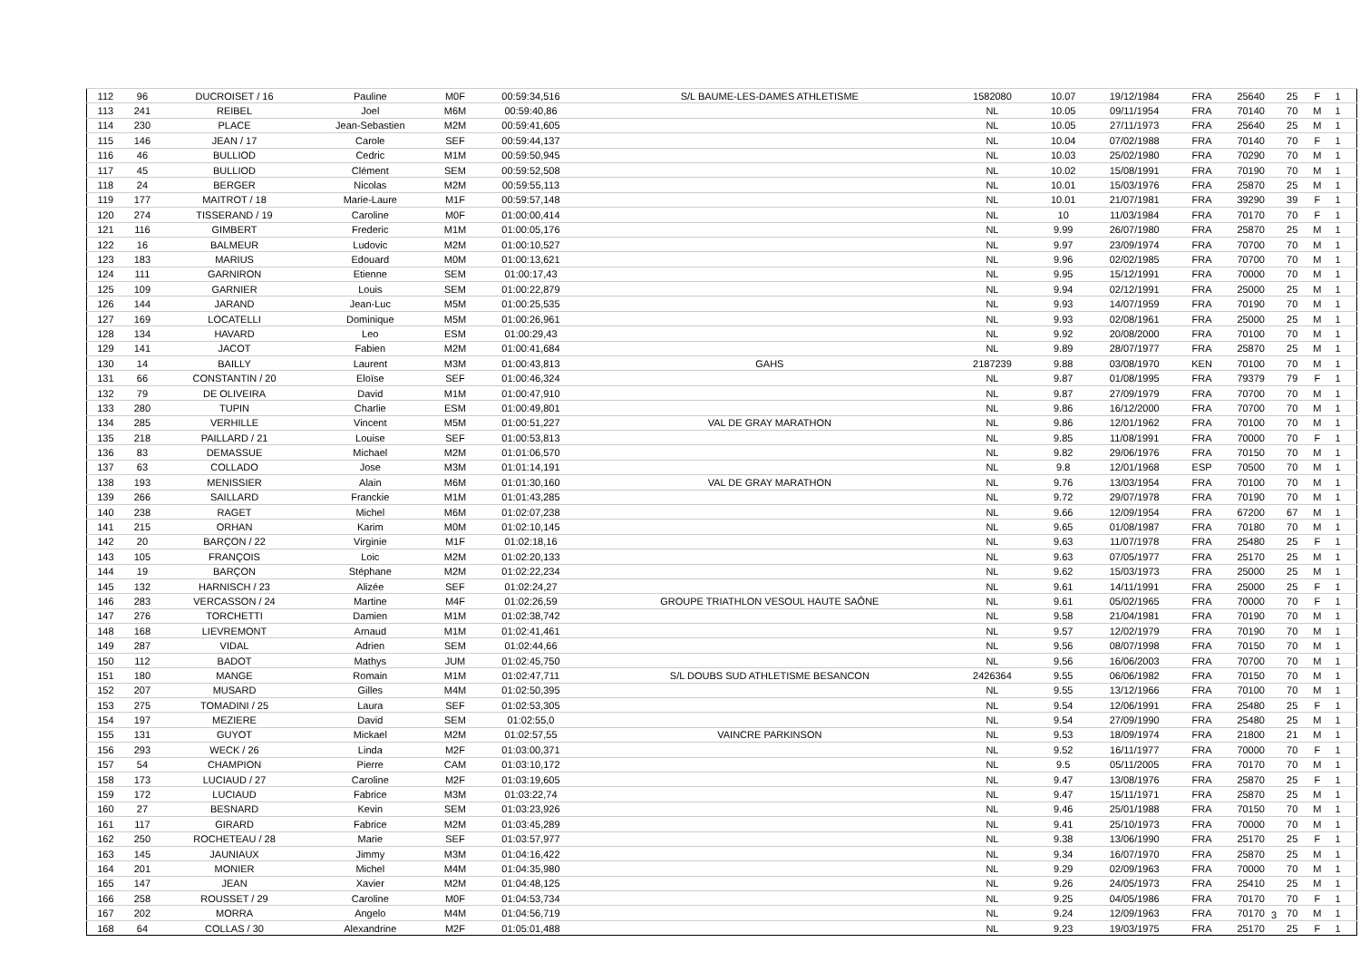| 112 | 96 | DUCROISET / 16 | Pauline | M0F | 00:59:34,516 | S/L BAUME-LES-DAMES ATHLETISME | 1582080 | | 10.07 | 19/12/1984 | FRA | 25640 | 25 | F | 1 | |
| 113 | 241 | REIBEL | Joel | M6M | 00:59:40,86 | | NL | | 10.05 | 09/11/1954 | FRA | 70140 | 70 | M | 1 | |
| 114 | 230 | PLACE | Jean-Sebastien | M2M | 00:59:41,605 | | NL | | 10.05 | 27/11/1973 | FRA | 25640 | 25 | M | 1 | |
| 115 | 146 | JEAN / 17 | Carole | SEF | 00:59:44,137 | | NL | | 10.04 | 07/02/1988 | FRA | 70140 | 70 | F | 1 | |
| 116 | 46 | BULLIOD | Cedric | M1M | 00:59:50,945 | | NL | | 10.03 | 25/02/1980 | FRA | 70290 | 70 | M | 1 | |
| 117 | 45 | BULLIOD | Clément | SEM | 00:59:52,508 | | NL | | 10.02 | 15/08/1991 | FRA | 70190 | 70 | M | 1 | |
| 118 | 24 | BERGER | Nicolas | M2M | 00:59:55,113 | | NL | | 10.01 | 15/03/1976 | FRA | 25870 | 25 | M | 1 | |
| 119 | 177 | MAITROT / 18 | Marie-Laure | M1F | 00:59:57,148 | | NL | | 10.01 | 21/07/1981 | FRA | 39290 | 39 | F | 1 | |
| 120 | 274 | TISSERAND / 19 | Caroline | M0F | 01:00:00,414 | | NL | | 10 | 11/03/1984 | FRA | 70170 | 70 | F | 1 | |
| 121 | 116 | GIMBERT | Frederic | M1M | 01:00:05,176 | | NL | | 9.99 | 26/07/1980 | FRA | 25870 | 25 | M | 1 | |
| 122 | 16 | BALMEUR | Ludovic | M2M | 01:00:10,527 | | NL | | 9.97 | 23/09/1974 | FRA | 70700 | 70 | M | 1 | |
| 123 | 183 | MARIUS | Edouard | M0M | 01:00:13,621 | | NL | | 9.96 | 02/02/1985 | FRA | 70700 | 70 | M | 1 | |
| 124 | 111 | GARNIRON | Etienne | SEM | 01:00:17,43 | | NL | | 9.95 | 15/12/1991 | FRA | 70000 | 70 | M | 1 | |
| 125 | 109 | GARNIER | Louis | SEM | 01:00:22,879 | | NL | | 9.94 | 02/12/1991 | FRA | 25000 | 25 | M | 1 | |
| 126 | 144 | JARAND | Jean-Luc | M5M | 01:00:25,535 | | NL | | 9.93 | 14/07/1959 | FRA | 70190 | 70 | M | 1 | |
| 127 | 169 | LOCATELLI | Dominique | M5M | 01:00:26,961 | | NL | | 9.93 | 02/08/1961 | FRA | 25000 | 25 | M | 1 | |
| 128 | 134 | HAVARD | Leo | ESM | 01:00:29,43 | | NL | | 9.92 | 20/08/2000 | FRA | 70100 | 70 | M | 1 | |
| 129 | 141 | JACOT | Fabien | M2M | 01:00:41,684 | | NL | | 9.89 | 28/07/1977 | FRA | 25870 | 25 | M | 1 | |
| 130 | 14 | BAILLY | Laurent | M3M | 01:00:43,813 | GAHS | 2187239 | | 9.88 | 03/08/1970 | KEN | 70100 | 70 | M | 1 | |
| 131 | 66 | CONSTANTIN / 20 | Eloïse | SEF | 01:00:46,324 | | NL | | 9.87 | 01/08/1995 | FRA | 79379 | 79 | F | 1 | |
| 132 | 79 | DE OLIVEIRA | David | M1M | 01:00:47,910 | | NL | | 9.87 | 27/09/1979 | FRA | 70700 | 70 | M | 1 | |
| 133 | 280 | TUPIN | Charlie | ESM | 01:00:49,801 | | NL | | 9.86 | 16/12/2000 | FRA | 70700 | 70 | M | 1 | |
| 134 | 285 | VERHILLE | Vincent | M5M | 01:00:51,227 | VAL DE GRAY MARATHON | NL | | 9.86 | 12/01/1962 | FRA | 70100 | 70 | M | 1 | |
| 135 | 218 | PAILLARD / 21 | Louise | SEF | 01:00:53,813 | | NL | | 9.85 | 11/08/1991 | FRA | 70000 | 70 | F | 1 | |
| 136 | 83 | DEMASSUE | Michael | M2M | 01:01:06,570 | | NL | | 9.82 | 29/06/1976 | FRA | 70150 | 70 | M | 1 | |
| 137 | 63 | COLLADO | Jose | M3M | 01:01:14,191 | | NL | | 9.8 | 12/01/1968 | ESP | 70500 | 70 | M | 1 | |
| 138 | 193 | MENISSIER | Alain | M6M | 01:01:30,160 | VAL DE GRAY MARATHON | NL | | 9.76 | 13/03/1954 | FRA | 70100 | 70 | M | 1 | |
| 139 | 266 | SAILLARD | Franckie | M1M | 01:01:43,285 | | NL | | 9.72 | 29/07/1978 | FRA | 70190 | 70 | M | 1 | |
| 140 | 238 | RAGET | Michel | M6M | 01:02:07,238 | | NL | | 9.66 | 12/09/1954 | FRA | 67200 | 67 | M | 1 | |
| 141 | 215 | ORHAN | Karim | M0M | 01:02:10,145 | | NL | | 9.65 | 01/08/1987 | FRA | 70180 | 70 | M | 1 | |
| 142 | 20 | BARÇON / 22 | Virginie | M1F | 01:02:18,16 | | NL | | 9.63 | 11/07/1978 | FRA | 25480 | 25 | F | 1 | |
| 143 | 105 | FRANÇOIS | Loic | M2M | 01:02:20,133 | | NL | | 9.63 | 07/05/1977 | FRA | 25170 | 25 | M | 1 | |
| 144 | 19 | BARÇON | Stéphane | M2M | 01:02:22,234 | | NL | | 9.62 | 15/03/1973 | FRA | 25000 | 25 | M | 1 | |
| 145 | 132 | HARNISCH / 23 | Alizée | SEF | 01:02:24,27 | | NL | | 9.61 | 14/11/1991 | FRA | 25000 | 25 | F | 1 | |
| 146 | 283 | VERCASSON / 24 | Martine | M4F | 01:02:26,59 | GROUPE TRIATHLON VESOUL HAUTE SAÔNE | NL | | 9.61 | 05/02/1965 | FRA | 70000 | 70 | F | 1 | |
| 147 | 276 | TORCHETTI | Damien | M1M | 01:02:38,742 | | NL | | 9.58 | 21/04/1981 | FRA | 70190 | 70 | M | 1 | |
| 148 | 168 | LIEVREMONT | Arnaud | M1M | 01:02:41,461 | | NL | | 9.57 | 12/02/1979 | FRA | 70190 | 70 | M | 1 | |
| 149 | 287 | VIDAL | Adrien | SEM | 01:02:44,66 | | NL | | 9.56 | 08/07/1998 | FRA | 70150 | 70 | M | 1 | |
| 150 | 112 | BADOT | Mathys | JUM | 01:02:45,750 | | NL | | 9.56 | 16/06/2003 | FRA | 70700 | 70 | M | 1 | |
| 151 | 180 | MANGE | Romain | M1M | 01:02:47,711 | S/L DOUBS SUD ATHLETISME BESANCON | 2426364 | | 9.55 | 06/06/1982 | FRA | 70150 | 70 | M | 1 | |
| 152 | 207 | MUSARD | Gilles | M4M | 01:02:50,395 | | NL | | 9.55 | 13/12/1966 | FRA | 70100 | 70 | M | 1 | |
| 153 | 275 | TOMADINI / 25 | Laura | SEF | 01:02:53,305 | | NL | | 9.54 | 12/06/1991 | FRA | 25480 | 25 | F | 1 | |
| 154 | 197 | MEZIERE | David | SEM | 01:02:55,0 | | NL | | 9.54 | 27/09/1990 | FRA | 25480 | 25 | M | 1 | |
| 155 | 131 | GUYOT | Mickael | M2M | 01:02:57,55 | VAINCRE PARKINSON | NL | | 9.53 | 18/09/1974 | FRA | 21800 | 21 | M | 1 | |
| 156 | 293 | WECK / 26 | Linda | M2F | 01:03:00,371 | | NL | | 9.52 | 16/11/1977 | FRA | 70000 | 70 | F | 1 | |
| 157 | 54 | CHAMPION | Pierre | CAM | 01:03:10,172 | | NL | | 9.5 | 05/11/2005 | FRA | 70170 | 70 | M | 1 | |
| 158 | 173 | LUCIAUD / 27 | Caroline | M2F | 01:03:19,605 | | NL | | 9.47 | 13/08/1976 | FRA | 25870 | 25 | F | 1 | |
| 159 | 172 | LUCIAUD | Fabrice | M3M | 01:03:22,74 | | NL | | 9.47 | 15/11/1971 | FRA | 25870 | 25 | M | 1 | |
| 160 | 27 | BESNARD | Kevin | SEM | 01:03:23,926 | | NL | | 9.46 | 25/01/1988 | FRA | 70150 | 70 | M | 1 | |
| 161 | 117 | GIRARD | Fabrice | M2M | 01:03:45,289 | | NL | | 9.41 | 25/10/1973 | FRA | 70000 | 70 | M | 1 | |
| 162 | 250 | ROCHETEAU / 28 | Marie | SEF | 01:03:57,977 | | NL | | 9.38 | 13/06/1990 | FRA | 25170 | 25 | F | 1 | |
| 163 | 145 | JAUNIAUX | Jimmy | M3M | 01:04:16,422 | | NL | | 9.34 | 16/07/1970 | FRA | 25870 | 25 | M | 1 | |
| 164 | 201 | MONIER | Michel | M4M | 01:04:35,980 | | NL | | 9.29 | 02/09/1963 | FRA | 70000 | 70 | M | 1 | |
| 165 | 147 | JEAN | Xavier | M2M | 01:04:48,125 | | NL | | 9.26 | 24/05/1973 | FRA | 25410 | 25 | M | 1 | |
| 166 | 258 | ROUSSET / 29 | Caroline | M0F | 01:04:53,734 | | NL | | 9.25 | 04/05/1986 | FRA | 70170 | 70 | F | 1 | |
| 167 | 202 | MORRA | Angelo | M4M | 01:04:56,719 | | NL | | 9.24 | 12/09/1963 | FRA | 70170 | 70 | M | 1 | |
| 168 | 64 | COLLAS / 30 | Alexandrine | M2F | 01:05:01,488 | | NL | | 9.23 | 19/03/1975 | FRA | 25170 | 25 | F | 1 | |
3